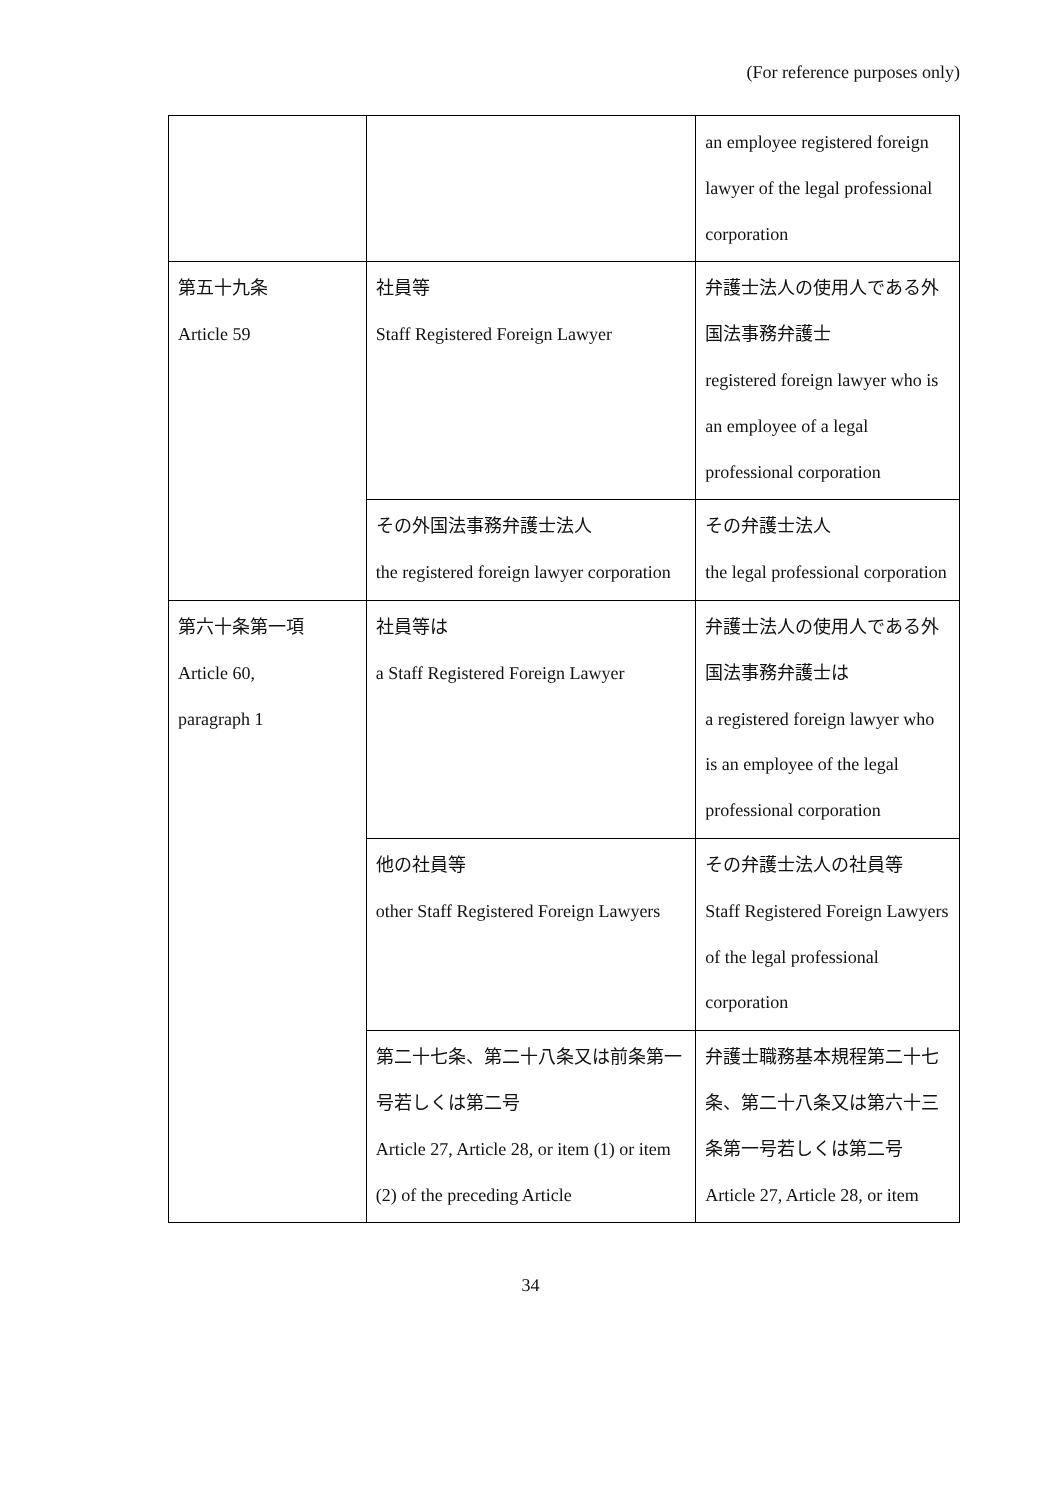(For reference purposes only)
| | | an employee registered foreign lawyer of the legal professional corporation |
| 第五十九条 Article 59 | 社員等 Staff Registered Foreign Lawyer | 弁護士法人の使用人である外国法事務弁護士 registered foreign lawyer who is an employee of a legal professional corporation |
| | その外国法事務弁護士法人 the registered foreign lawyer corporation | その弁護士法人 the legal professional corporation |
| 第六十条第一項 Article 60, paragraph 1 | 社員等は a Staff Registered Foreign Lawyer | 弁護士法人の使用人である外国法事務弁護士は a registered foreign lawyer who is an employee of the legal professional corporation |
| | 他の社員等 other Staff Registered Foreign Lawyers | その弁護士法人の社員等 Staff Registered Foreign Lawyers of the legal professional corporation |
| | 第二十七条、第二十八条又は前条第一号若しくは第二号 Article 27, Article 28, or item (1) or item (2) of the preceding Article | 弁護士職務基本規程第二十七条、第二十八条又は第六十三条第一号若しくは第二号 Article 27, Article 28, or item |
34